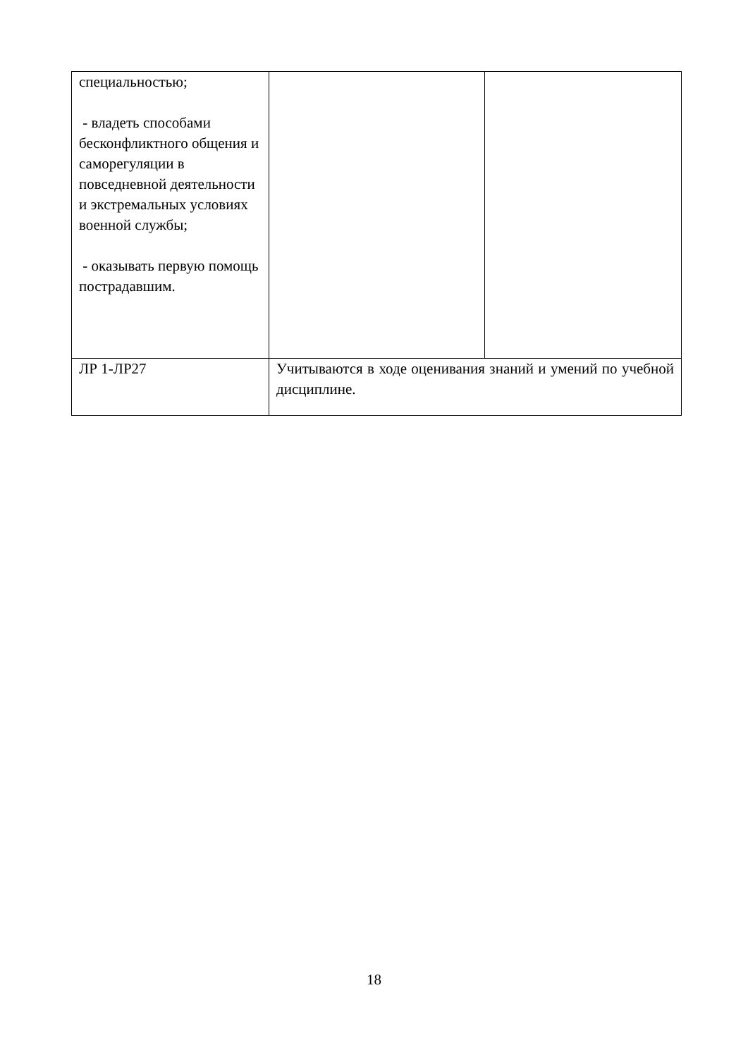| специальностью; - владеть способами бесконфликтного общения и саморегуляции в повседневной деятельности и экстремальных условиях военной службы; - оказывать первую помощь пострадавшим. | | |
| ЛР 1-ЛР27 | Учитываются в ходе оценивания знаний и умений по учебной дисциплине. | |
18